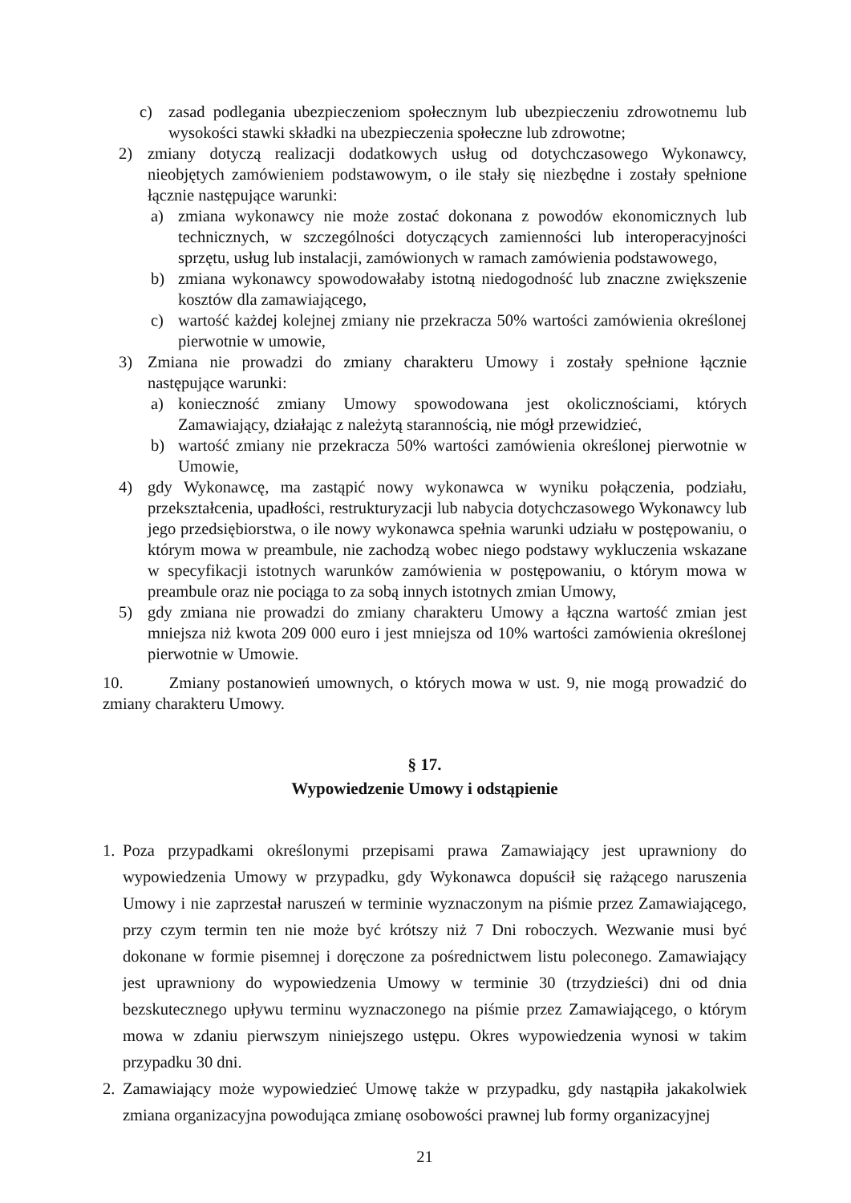c) zasad podlegania ubezpieczeniom społecznym lub ubezpieczeniu zdrowotnemu lub wysokości stawki składki na ubezpieczenia społeczne lub zdrowotne;
2) zmiany dotyczą realizacji dodatkowych usług od dotychczasowego Wykonawcy, nieobjętych zamówieniem podstawowym, o ile stały się niezbędne i zostały spełnione łącznie następujące warunki:
a) zmiana wykonawcy nie może zostać dokonana z powodów ekonomicznych lub technicznych, w szczególności dotyczących zamienności lub interoperacyjności sprzętu, usług lub instalacji, zamówionych w ramach zamówienia podstawowego,
b) zmiana wykonawcy spowodowałaby istotną niedogodność lub znaczne zwiększenie kosztów dla zamawiającego,
c) wartość każdej kolejnej zmiany nie przekracza 50% wartości zamówienia określonej pierwotnie w umowie,
3) Zmiana nie prowadzi do zmiany charakteru Umowy i zostały spełnione łącznie następujące warunki:
a) konieczność zmiany Umowy spowodowana jest okolicznościami, których Zamawiający, działając z należytą starannością, nie mógł przewidzieć,
b) wartość zmiany nie przekracza 50% wartości zamówienia określonej pierwotnie w Umowie,
4) gdy Wykonawcę, ma zastąpić nowy wykonawca w wyniku połączenia, podziału, przekształcenia, upadłości, restrukturyzacji lub nabycia dotychczasowego Wykonawcy lub jego przedsiębiorstwa, o ile nowy wykonawca spełnia warunki udziału w postępowaniu, o którym mowa w preambule, nie zachodzą wobec niego podstawy wykluczenia wskazane w specyfikacji istotnych warunków zamówienia w postępowaniu, o którym mowa w preambule oraz nie pociąga to za sobą innych istotnych zmian Umowy,
5) gdy zmiana nie prowadzi do zmiany charakteru Umowy a łączna wartość zmian jest mniejsza niż kwota 209 000 euro i jest mniejsza od 10% wartości zamówienia określonej pierwotnie w Umowie.
10. Zmiany postanowień umownych, o których mowa w ust. 9, nie mogą prowadzić do zmiany charakteru Umowy.
§ 17.
Wypowiedzenie Umowy i odstąpienie
1. Poza przypadkami określonymi przepisami prawa Zamawiający jest uprawniony do wypowiedzenia Umowy w przypadku, gdy Wykonawca dopuścił się rażącego naruszenia Umowy i nie zaprzestał naruszeń w terminie wyznaczonym na piśmie przez Zamawiającego, przy czym termin ten nie może być krótszy niż 7 Dni roboczych. Wezwanie musi być dokonane w formie pisemnej i doręczone za pośrednictwem listu poleconego. Zamawiający jest uprawniony do wypowiedzenia Umowy w terminie 30 (trzydzieści) dni od dnia bezskutecznego upływu terminu wyznaczonego na piśmie przez Zamawiającego, o którym mowa w zdaniu pierwszym niniejszego ustępu. Okres wypowiedzenia wynosi w takim przypadku 30 dni.
2. Zamawiający może wypowiedzieć Umowę także w przypadku, gdy nastąpiła jakakolwiek zmiana organizacyjna powodująca zmianę osobowości prawnej lub formy organizacyjnej
21